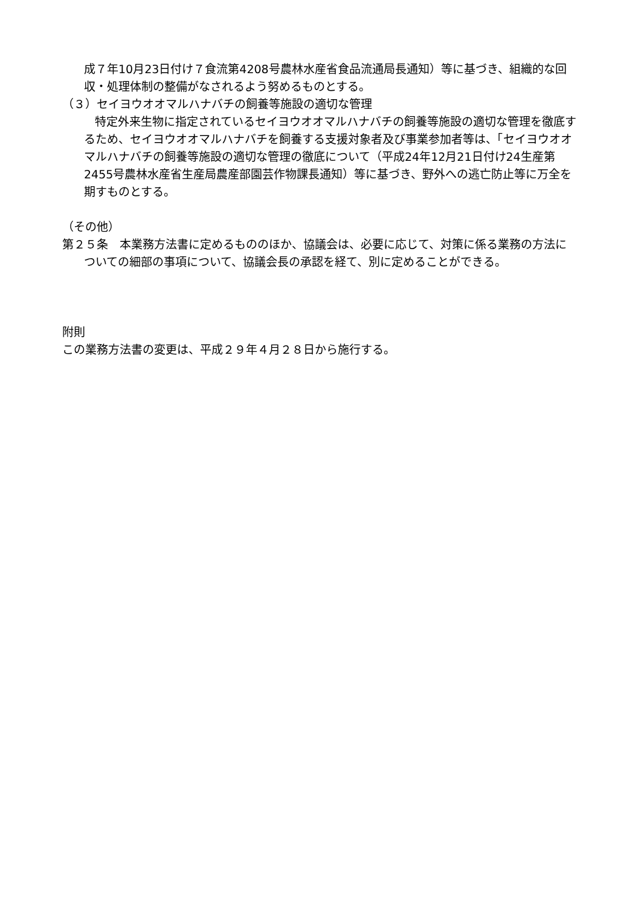成７年10月23日付け７食流第4208号農林水産省食品流通局長通知）等に基づき、組織的な回収・処理体制の整備がなされるよう努めるものとする。
（３）セイヨウオオマルハナバチの飼養等施設の適切な管理
特定外来生物に指定されているセイヨウオオマルハナバチの飼養等施設の適切な管理を徹底するため、セイヨウオオマルハナバチを飼養する支援対象者及び事業参加者等は、「セイヨウオオマルハナバチの飼養等施設の適切な管理の徹底について（平成24年12月21日付け24生産第2455号農林水産省生産局農産部園芸作物課長通知）等に基づき、野外への逃亡防止等に万全を期すものとする。
（その他）
第２５条　本業務方法書に定めるもののほか、協議会は、必要に応じて、対策に係る業務の方法についての細部の事項について、協議会長の承認を経て、別に定めることができる。
附則
この業務方法書の変更は、平成２９年４月２８日から施行する。